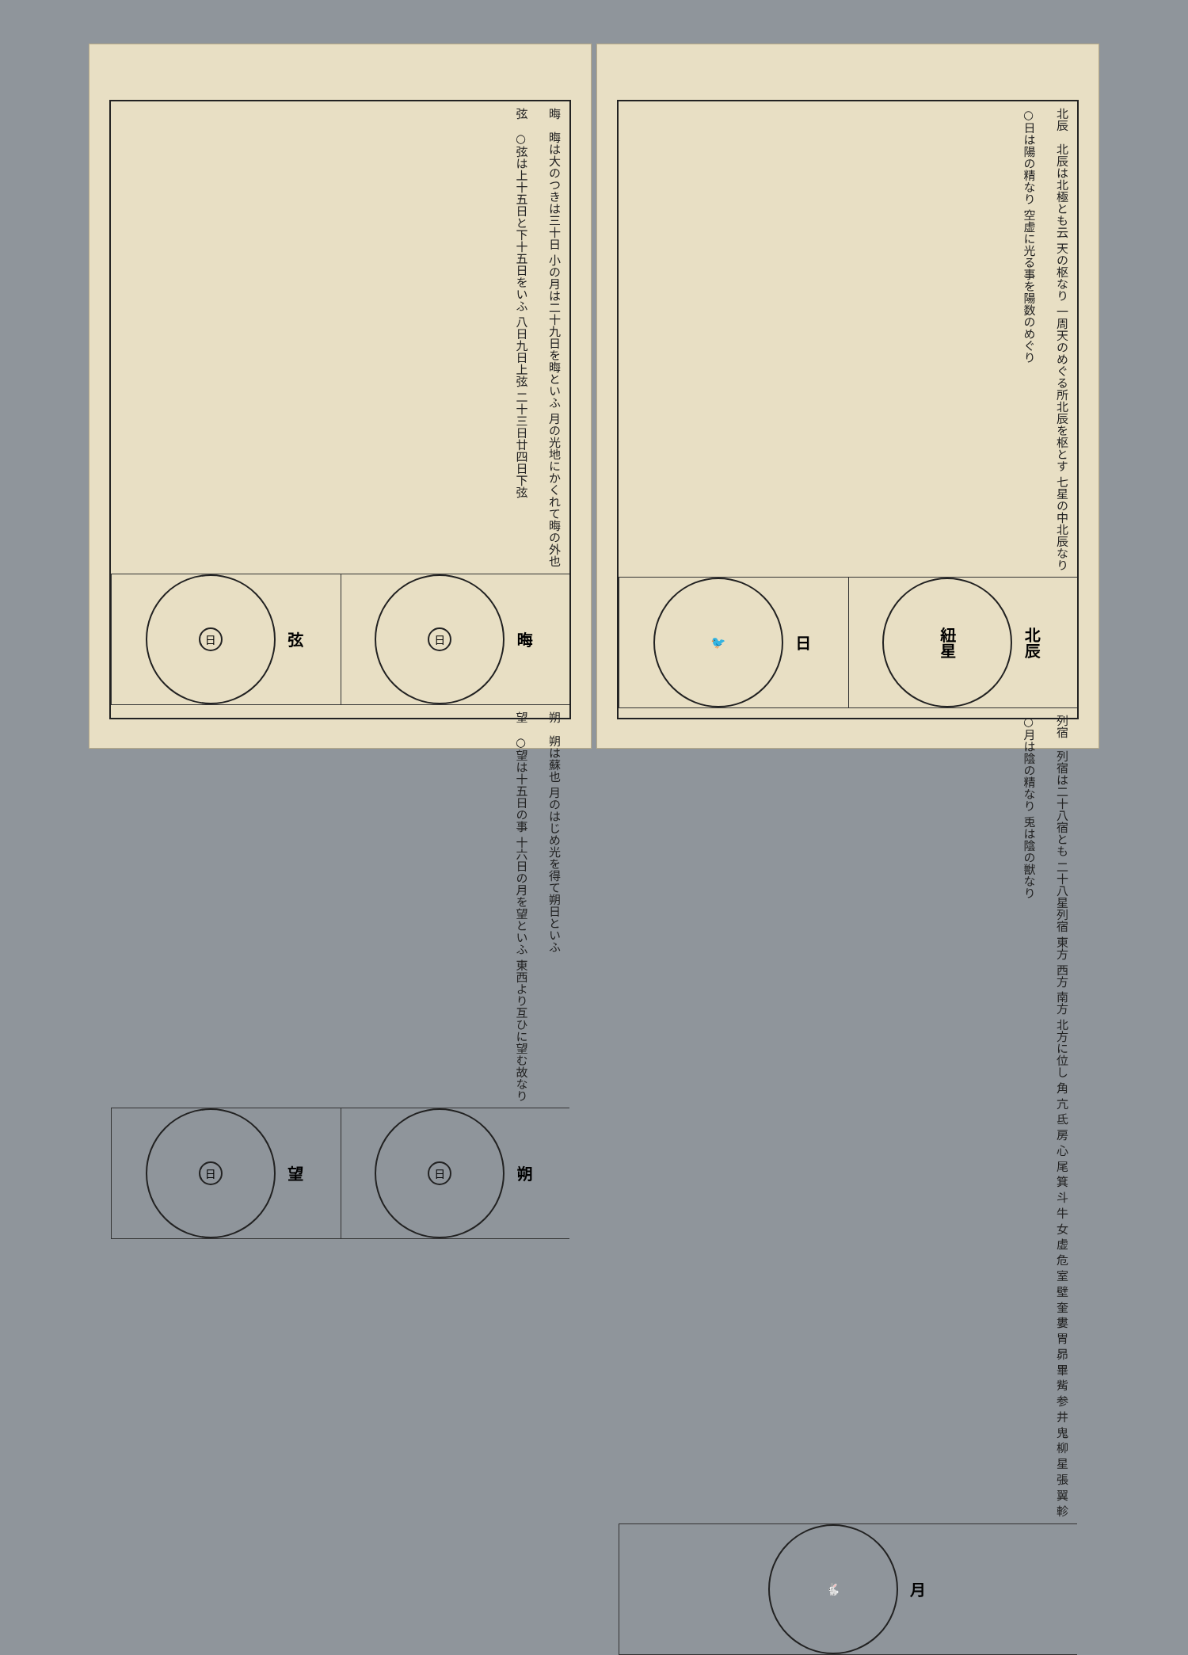晦　晦は大のつきは三十日 小の月は二十九日を晦といふ 月の光地にかくれて晦の外也
弦　○弦は上十五日と下十五日をいふ 八日九日上弦 二十三日廿四日下弦
晦
日
弦
日
朔　朔は蘇也 月のはじめ光を得て朔日といふ
望　○望は十五日の事 十六日の月を望といふ 東西より互ひに望む故なり
朔
日
望
日
北辰　北辰は北極とも云 天の枢なり 一周天のめぐる所北辰を枢とす 七星の中北辰なり
○日は陽の精なり 空虚に光る事を陽数のめぐり
北辰
紐星
日
🐦
列宿　列宿は二十八宿とも 二十八星列宿 東方 西方 南方 北方に位し 角 亢 氐 房 心 尾 箕 斗 牛 女 虚 危 室 壁 奎 婁 胃 昴 畢 觜 参 井 鬼 柳 星 張 翼 軫
○月は陰の精なり 兎は陰の獣なり
月
🐇